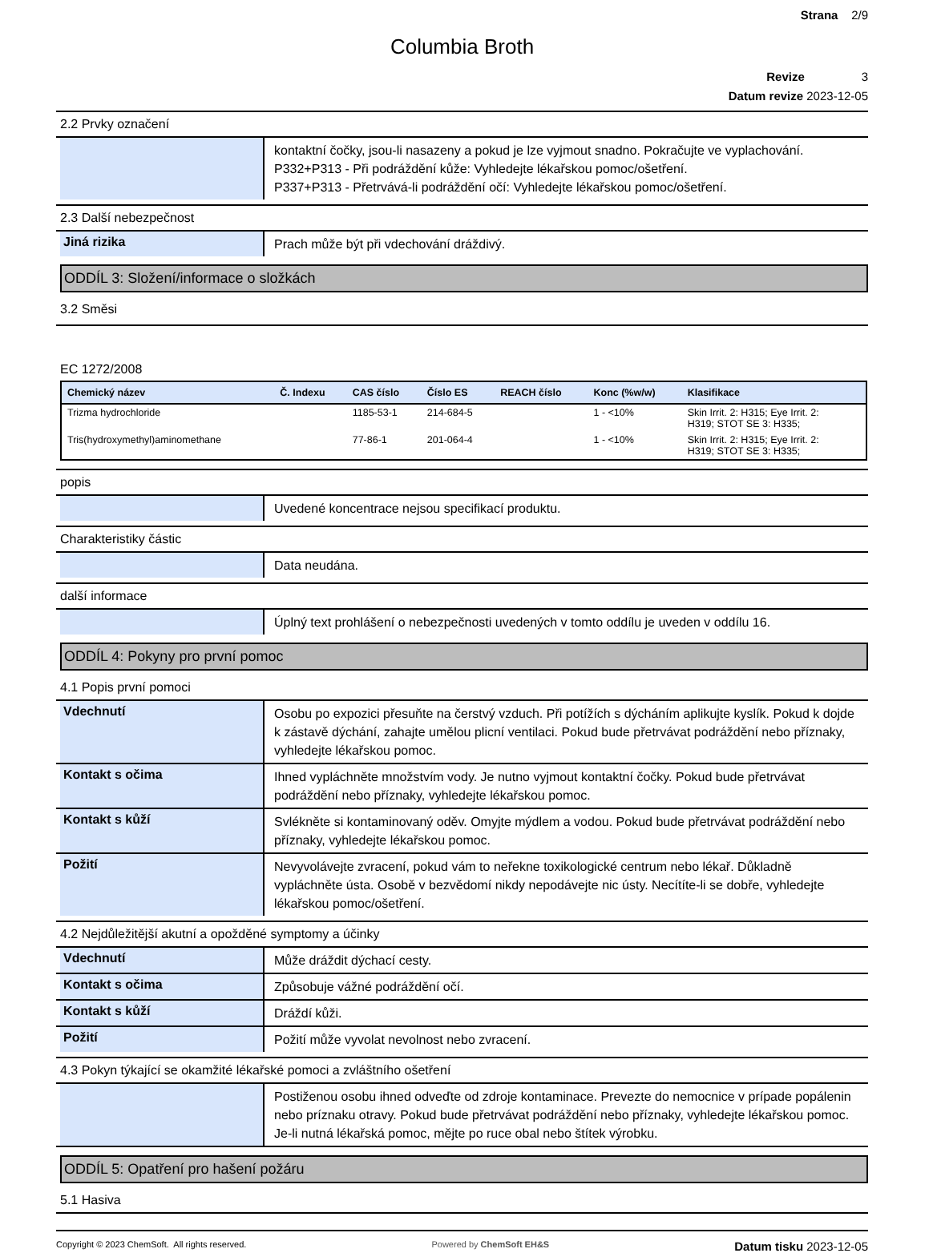Strana 2/9
Columbia Broth
Revize 3
Datum revize 2023-12-05
2.2 Prvky označení
kontaktní čočky, jsou-li nasazeny a pokud je lze vyjmout snadno. Pokračujte ve vyplachování.
P332+P313 - Při podráždění kůže: Vyhledejte lékařskou pomoc/ošetření.
P337+P313 - Přetrvává-li podráždění očí: Vyhledejte lékařskou pomoc/ošetření.
2.3 Další nebezpečnost
Jiná rizika
Prach může být při vdechování dráždivý.
ODDÍL 3: Složení/informace o složkách
3.2 Směsi
EC 1272/2008
| Chemický název | Č. Indexu | CAS číslo | Číslo ES | REACH číslo | Konc (%w/w) | Klasifikace |
| --- | --- | --- | --- | --- | --- | --- |
| Trizma hydrochloride | | 1185-53-1 | 214-684-5 | | 1 - <10% | Skin Irrit. 2: H315; Eye Irrit. 2: H319; STOT SE 3: H335; |
| Tris(hydroxymethyl)aminomethane | | 77-86-1 | 201-064-4 | | 1 - <10% | Skin Irrit. 2: H315; Eye Irrit. 2: H319; STOT SE 3: H335; |
popis
Uvedené koncentrace nejsou specifikací produktu.
Charakteristiky částic
Data neudána.
další informace
Úplný text prohlášení o nebezpečnosti uvedených v tomto oddílu je uveden v oddílu 16.
ODDÍL 4: Pokyny pro první pomoc
4.1 Popis první pomoci
Vdechnutí
Osobu po expozici přesuňte na čerstvý vzduch. Při potížích s dýcháním aplikujte kyslík. Pokud k dojde k zástavě dýchání, zahajte umělou plicní ventilaci. Pokud bude přetrvávat podráždění nebo příznaky, vyhledejte lékařskou pomoc.
Kontakt s očima
Ihned vypláchněte množstvím vody. Je nutno vyjmout kontaktní čočky. Pokud bude přetrvávat podráždění nebo příznaky, vyhledejte lékařskou pomoc.
Kontakt s kůží
Svlékněte si kontaminovaný oděv. Omyjte mýdlem a vodou. Pokud bude přetrvávat podráždění nebo příznaky, vyhledejte lékařskou pomoc.
Požití
Nevyvolávejte zvracení, pokud vám to neřekne toxikologické centrum nebo lékař. Důkladně vypláchněte ústa. Osobě v bezvědomí nikdy nepodávejte nic ústy. Necítíte-li se dobře, vyhledejte lékařskou pomoc/ošetření.
4.2 Nejdůležitější akutní a opožděné symptomy a účinky
Vdechnutí
Může dráždit dýchací cesty.
Kontakt s očima
Způsobuje vážné podráždění očí.
Kontakt s kůží
Dráždí kůži.
Požití
Požití může vyvolat nevolnost nebo zvracení.
4.3 Pokyn týkající se okamžité lékařské pomoci a zvláštního ošetření
Postiženou osobu ihned odveďte od zdroje kontaminace. Prevezte do nemocnice v prípade popálenin nebo príznaku otravy. Pokud bude přetrvávat podráždění nebo příznaky, vyhledejte lékařskou pomoc. Je-li nutná lékařská pomoc, mějte po ruce obal nebo štítek výrobku.
ODDÍL 5: Opatření pro hašení požáru
5.1 Hasiva
Copyright © 2023 ChemSoft. All rights reserved. Powered by ChemSoft EH&S Datum tisku 2023-12-05